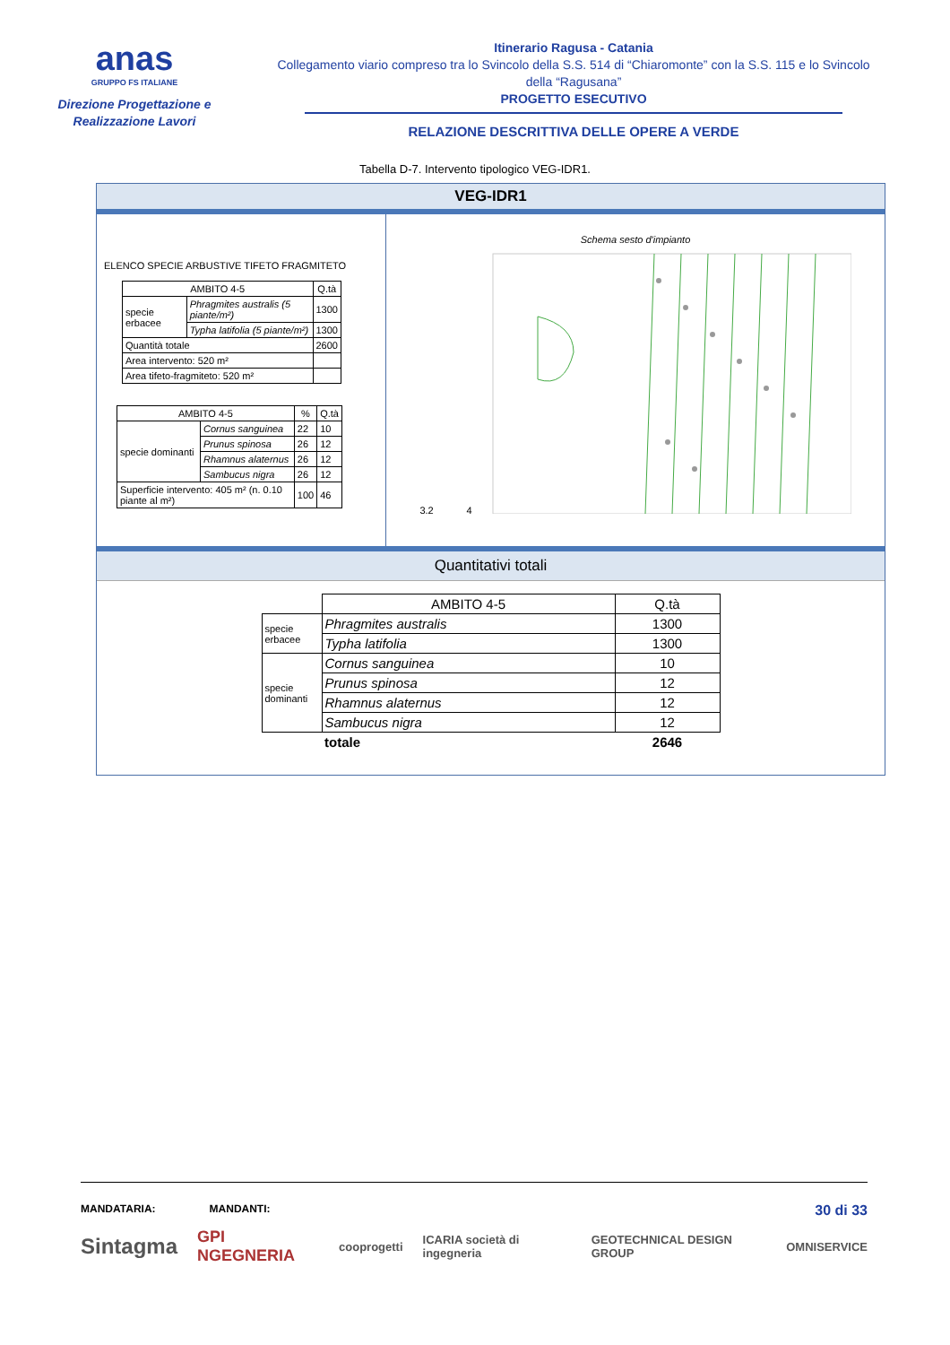anas
GRUPPO FS ITALIANE
Direzione Progettazione e
Realizzazione Lavori
Itinerario Ragusa - Catania
Collegamento viario compreso tra lo Svincolo della S.S. 514 di “Chiaromonte” con la S.S. 115 e lo Svincolo della “Ragusana”
PROGETTO ESECUTIVO
RELAZIONE DESCRITTIVA DELLE OPERE A VERDE
Tabella D-7. Intervento tipologico VEG-IDR1.
VEG-IDR1
ELENCO SPECIE ARBUSTIVE TIFETO FRAGMITETO
| AMBITO 4-5 | | Q.tà |
| --- | --- | --- |
| specie erbacee | Phragmites australis (5 piante/m²) | 1300 |
| | Typha latifolia (5 piante/m²) | 1300 |
| Quantità totale | | 2600 |
| Area intervento: 520 m² | | |
| Area tifeto-fragmiteto: 520 m² | | |
| AMBITO 4-5 | | % | Q.tà |
| --- | --- | --- | --- |
| specie dominanti | Cornus sanguinea | 22 | 10 |
| | Prunus spinosa | 26 | 12 |
| | Rhamnus alaternus | 26 | 12 |
| | Sambucus nigra | 26 | 12 |
| Superficie intervento: 405 m² (n. 0.10 piante al m²) | | 100 | 46 |
Schema sesto d'impianto
3.2 4
Quantitativi totali
| | AMBITO 4-5 | Q.tà |
| specie erbacee | Phragmites australis | 1300 |
| | Typha latifolia | 1300 |
| specie dominanti | Cornus sanguinea | 10 |
| | Prunus spinosa | 12 |
| | Rhamnus alaternus | 12 |
| | Sambucus nigra | 12 |
| | totale | 2646 |
MANDATARIA: MANDANTI: 30 di 33
Sintagma GPI NGEGNERIA cooprogetti ICARIA società di ingegneria GEOTECHNICAL DESIGN GROUP OMNISERVICE